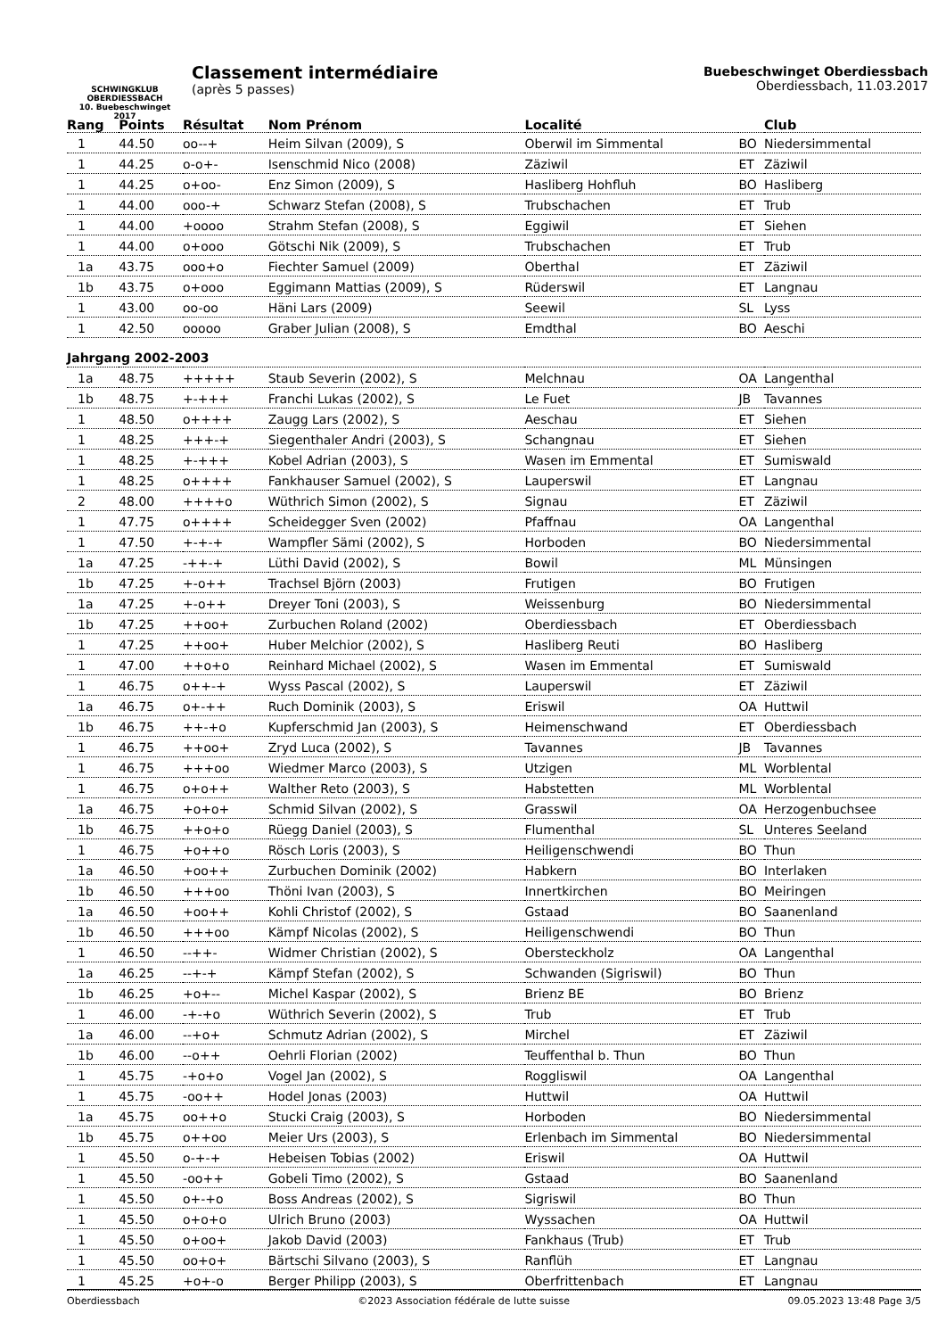SCHWINGKLUB
OBERDIESSBACH
10. Buebeschwinget 2017
Classement intermédiaire
(après 5 passes)
Buebeschwinget Oberdiessbach
Oberdiessbach, 11.03.2017
| Rang | Points | Résultat | Nom Prénom | Localité | | Club |
| --- | --- | --- | --- | --- | --- | --- |
| 1 | 44.50 | oo--+ | Heim Silvan (2009), S | Oberwil im Simmental | BO | Niedersimmental |
| 1 | 44.25 | o-o+- | Isenschmid Nico (2008) | Zäziwil | ET | Zäziwil |
| 1 | 44.25 | o+oo- | Enz Simon (2009), S | Hasliberg Hohfluh | BO | Hasliberg |
| 1 | 44.00 | ooo-+ | Schwarz Stefan (2008), S | Trubschachen | ET | Trub |
| 1 | 44.00 | +oooo | Strahm Stefan (2008), S | Eggiwil | ET | Siehen |
| 1 | 44.00 | o+ooo | Götschi Nik (2009), S | Trubschachen | ET | Trub |
| 1a | 43.75 | ooo+o | Fiechter Samuel (2009) | Oberthal | ET | Zäziwil |
| 1b | 43.75 | o+ooo | Eggimann Mattias (2009), S | Rüderswil | ET | Langnau |
| 1 | 43.00 | oo-oo | Häni Lars (2009) | Seewil | SL | Lyss |
| 1 | 42.50 | ooooo | Graber Julian (2008), S | Emdthal | BO | Aeschi |
| Jahrgang 2002-2003 | | | | | | |
| 1a | 48.75 | +++++ | Staub Severin (2002), S | Melchnau | OA | Langenthal |
| 1b | 48.75 | +-+++ | Franchi Lukas (2002), S | Le Fuet | JB | Tavannes |
| 1 | 48.50 | o++++ | Zaugg Lars (2002), S | Aeschau | ET | Siehen |
| 1 | 48.25 | +++-+ | Siegenthaler Andri (2003), S | Schangnau | ET | Siehen |
| 1 | 48.25 | +-+++ | Kobel Adrian (2003), S | Wasen im Emmental | ET | Sumiswald |
| 1 | 48.25 | o++++ | Fankhauser Samuel (2002), S | Lauperswil | ET | Langnau |
| 2 | 48.00 | ++++o | Wüthrich Simon (2002), S | Signau | ET | Zäziwil |
| 1 | 47.75 | o++++ | Scheidegger Sven (2002) | Pfaffnau | OA | Langenthal |
| 1 | 47.50 | +-+-+ | Wampfler Sämi (2002), S | Horboden | BO | Niedersimmental |
| 1a | 47.25 | -++-+ | Lüthi David (2002), S | Bowil | ML | Münsingen |
| 1b | 47.25 | +-o++ | Trachsel Björn (2003) | Frutigen | BO | Frutigen |
| 1a | 47.25 | +-o++ | Dreyer Toni (2003), S | Weissenburg | BO | Niedersimmental |
| 1b | 47.25 | ++oo+ | Zurbuchen Roland (2002) | Oberdiessbach | ET | Oberdiessbach |
| 1 | 47.25 | ++oo+ | Huber Melchior (2002), S | Hasliberg Reuti | BO | Hasliberg |
| 1 | 47.00 | ++o+o | Reinhard Michael (2002), S | Wasen im Emmental | ET | Sumiswald |
| 1 | 46.75 | o++-+ | Wyss Pascal (2002), S | Lauperswil | ET | Zäziwil |
| 1a | 46.75 | o+-++ | Ruch Dominik (2003), S | Eriswil | OA | Huttwil |
| 1b | 46.75 | ++-+o | Kupferschmid Jan (2003), S | Heimenschwand | ET | Oberdiessbach |
| 1 | 46.75 | ++oo+ | Zryd Luca (2002), S | Tavannes | JB | Tavannes |
| 1 | 46.75 | +++oo | Wiedmer Marco (2003), S | Utzigen | ML | Worblental |
| 1 | 46.75 | o+o++ | Walther Reto (2003), S | Habstetten | ML | Worblental |
| 1a | 46.75 | +o+o+ | Schmid Silvan (2002), S | Grasswil | OA | Herzogenbuchsee |
| 1b | 46.75 | ++o+o | Rüegg Daniel (2003), S | Flumenthal | SL | Unteres Seeland |
| 1 | 46.75 | +o++o | Rösch Loris (2003), S | Heiligenschwendi | BO | Thun |
| 1a | 46.50 | +oo++ | Zurbuchen Dominik (2002) | Habkern | BO | Interlaken |
| 1b | 46.50 | +++oo | Thöni Ivan (2003), S | Innertkirchen | BO | Meiringen |
| 1a | 46.50 | +oo++ | Kohli Christof (2002), S | Gstaad | BO | Saanenland |
| 1b | 46.50 | +++oo | Kämpf Nicolas (2002), S | Heiligenschwendi | BO | Thun |
| 1 | 46.50 | --++- | Widmer Christian (2002), S | Obersteckholz | OA | Langenthal |
| 1a | 46.25 | --+-+ | Kämpf Stefan (2002), S | Schwanden (Sigriswil) | BO | Thun |
| 1b | 46.25 | +o+-- | Michel Kaspar (2002), S | Brienz BE | BO | Brienz |
| 1 | 46.00 | -+-+o | Wüthrich Severin (2002), S | Trub | ET | Trub |
| 1a | 46.00 | --+o+ | Schmutz Adrian (2002), S | Mirchel | ET | Zäziwil |
| 1b | 46.00 | --o++ | Oehrli Florian (2002) | Teuffenthal b. Thun | BO | Thun |
| 1 | 45.75 | -+o+o | Vogel Jan (2002), S | Roggliswil | OA | Langenthal |
| 1 | 45.75 | -oo++ | Hodel Jonas (2003) | Huttwil | OA | Huttwil |
| 1a | 45.75 | oo++o | Stucki Craig (2003), S | Horboden | BO | Niedersimmental |
| 1b | 45.75 | o++oo | Meier Urs (2003), S | Erlenbach im Simmental | BO | Niedersimmental |
| 1 | 45.50 | o-+-+ | Hebeisen Tobias (2002) | Eriswil | OA | Huttwil |
| 1 | 45.50 | -oo++ | Gobeli Timo (2002), S | Gstaad | BO | Saanenland |
| 1 | 45.50 | o+-+o | Boss Andreas (2002), S | Sigriswil | BO | Thun |
| 1 | 45.50 | o+o+o | Ulrich Bruno (2003) | Wyssachen | OA | Huttwil |
| 1 | 45.50 | o+oo+ | Jakob David (2003) | Fankhaus (Trub) | ET | Trub |
| 1 | 45.50 | oo+o+ | Bärtschi Silvano (2003), S | Ranflüh | ET | Langnau |
| 1 | 45.25 | +o+-o | Berger Philipp (2003), S | Oberfrittenbach | ET | Langnau |
Oberdiessbach ©2023 Association fédérale de lutte suisse 09.05.2023 13:48 Page 3/5